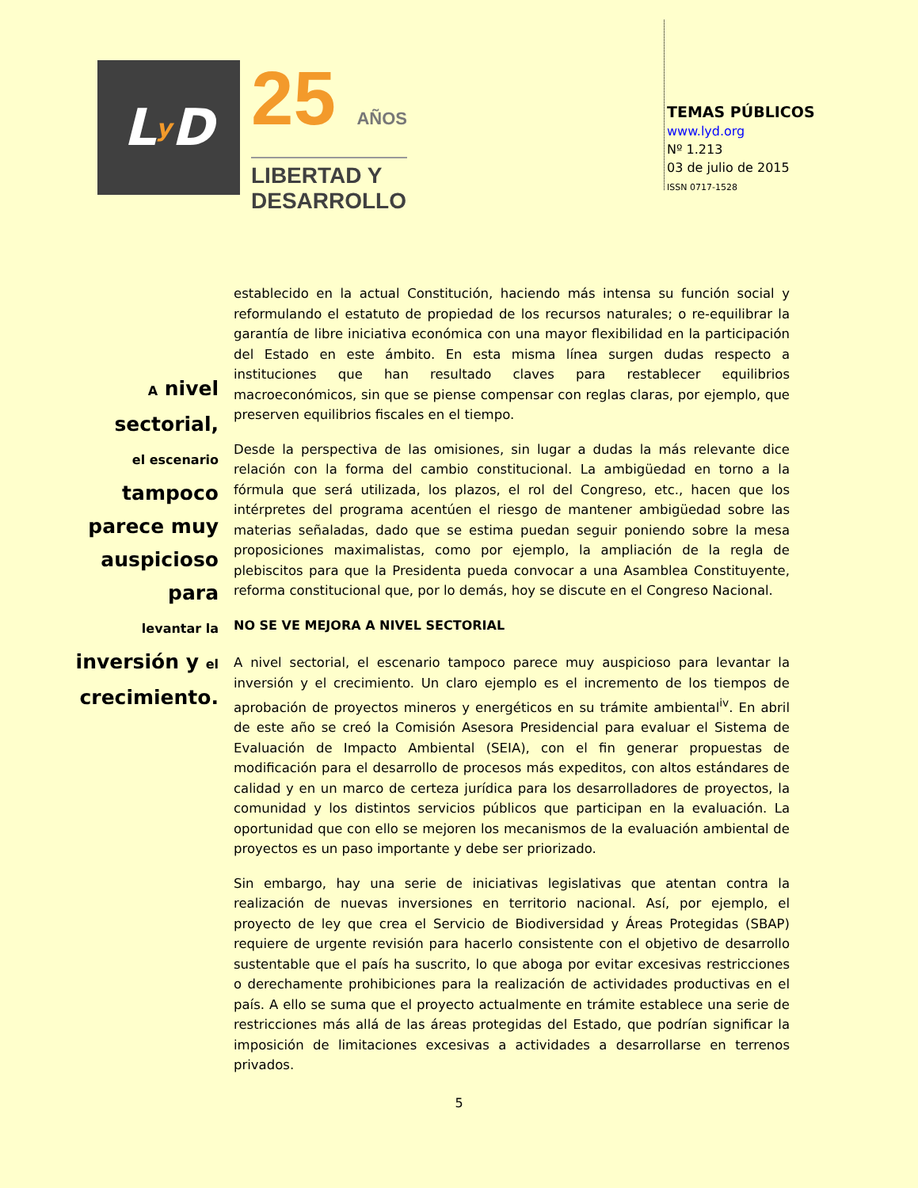L y D
25 AÑOS
LIBERTAD Y
DESARROLLO
TEMAS PÚBLICOS
www.lyd.org
Nº 1.213
03 de julio de 2015
ISSN 0717-1528
A nivel sectorial,
el escenario
tampoco
parece muy
auspicioso para
levantar la
inversión y el
crecimiento.
establecido en la actual Constitución, haciendo más intensa su función social y reformulando el estatuto de propiedad de los recursos naturales; o re-equilibrar la garantía de libre iniciativa económica con una mayor flexibilidad en la participación del Estado en este ámbito. En esta misma línea surgen dudas respecto a instituciones que han resultado claves para restablecer equilibrios macroeconómicos, sin que se piense compensar con reglas claras, por ejemplo, que preserven equilibrios fiscales en el tiempo.
Desde la perspectiva de las omisiones, sin lugar a dudas la más relevante dice relación con la forma del cambio constitucional. La ambigüedad en torno a la fórmula que será utilizada, los plazos, el rol del Congreso, etc., hacen que los intérpretes del programa acentúen el riesgo de mantener ambigüedad sobre las materias señaladas, dado que se estima puedan seguir poniendo sobre la mesa proposiciones maximalistas, como por ejemplo, la ampliación de la regla de plebiscitos para que la Presidenta pueda convocar a una Asamblea Constituyente, reforma constitucional que, por lo demás, hoy se discute en el Congreso Nacional.
NO SE VE MEJORA A NIVEL SECTORIAL
A nivel sectorial, el escenario tampoco parece muy auspicioso para levantar la inversión y el crecimiento. Un claro ejemplo es el incremento de los tiempos de aprobación de proyectos mineros y energéticos en su trámite ambiental<sup>iv</sup>. En abril de este año se creó la Comisión Asesora Presidencial para evaluar el Sistema de Evaluación de Impacto Ambiental (SEIA), con el fin generar propuestas de modificación para el desarrollo de procesos más expeditos, con altos estándares de calidad y en un marco de certeza jurídica para los desarrolladores de proyectos, la comunidad y los distintos servicios públicos que participan en la evaluación. La oportunidad que con ello se mejoren los mecanismos de la evaluación ambiental de proyectos es un paso importante y debe ser priorizado.
Sin embargo, hay una serie de iniciativas legislativas que atentan contra la realización de nuevas inversiones en territorio nacional. Así, por ejemplo, el proyecto de ley que crea el Servicio de Biodiversidad y Áreas Protegidas (SBAP) requiere de urgente revisión para hacerlo consistente con el objetivo de desarrollo sustentable que el país ha suscrito, lo que aboga por evitar excesivas restricciones o derechamente prohibiciones para la realización de actividades productivas en el país. A ello se suma que el proyecto actualmente en trámite establece una serie de restricciones más allá de las áreas protegidas del Estado, que podrían significar la imposición de limitaciones excesivas a actividades a desarrollarse en terrenos privados.
5